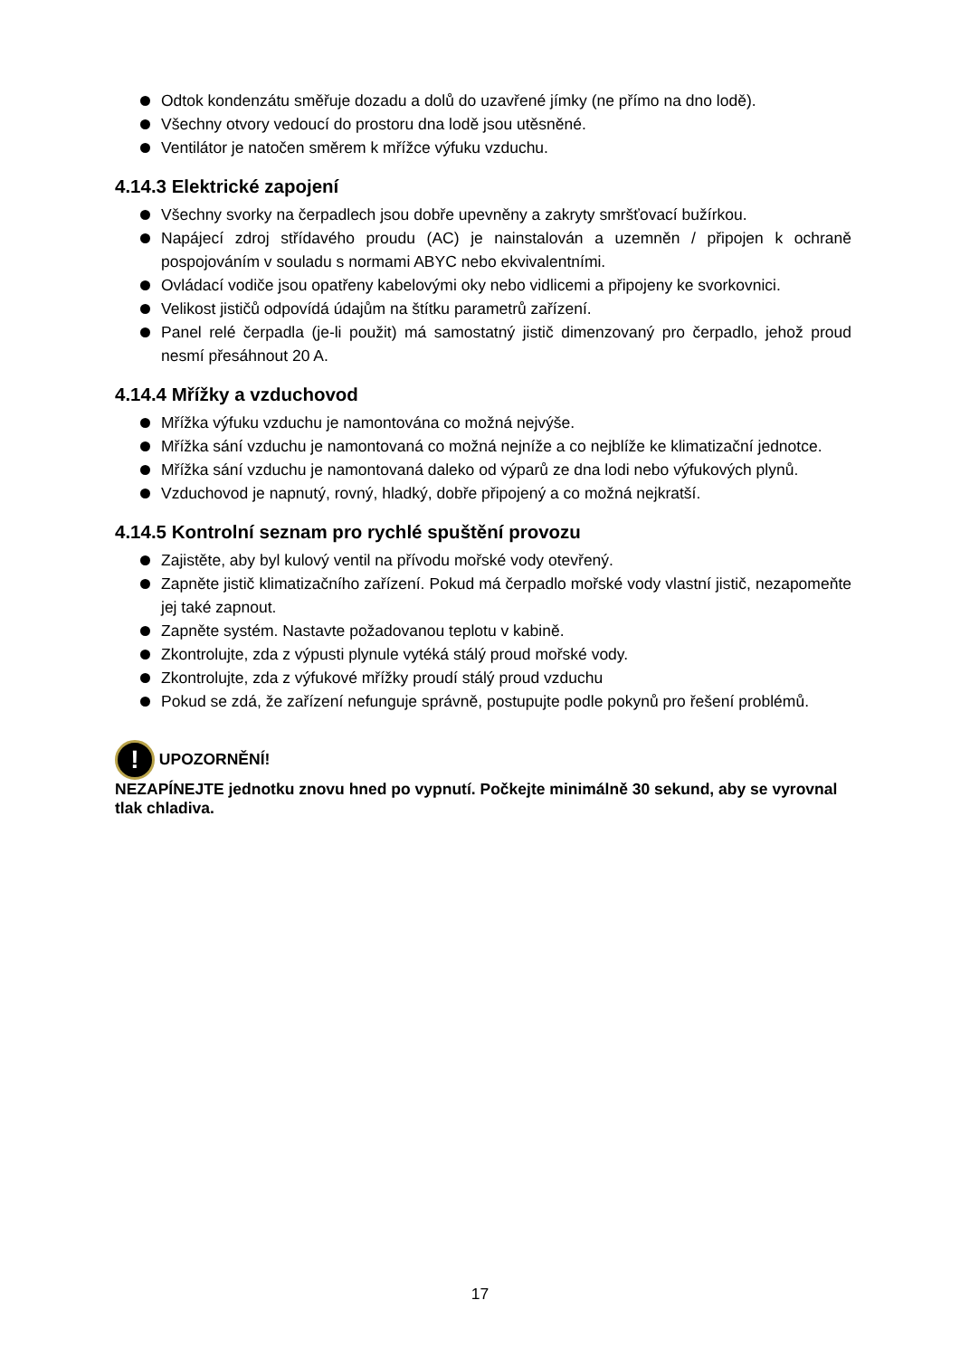Odtok kondenzátu směřuje dozadu a dolů do uzavřené jímky (ne přímo na dno lodě).
Všechny otvory vedoucí do prostoru dna lodě jsou utěsněné.
Ventilátor je natočen směrem k mřížce výfuku vzduchu.
4.14.3 Elektrické zapojení
Všechny svorky na čerpadlech jsou dobře upevněny a zakryty smršťovací bužírkou.
Napájecí zdroj střídavého proudu (AC) je nainstalován a uzemněn / připojen k ochraně pospojováním v souladu s normami ABYC nebo ekvivalentními.
Ovládací vodiče jsou opatřeny kabelovými oky nebo vidlicemi a připojeny ke svorkovnici.
Velikost jističů odpovídá údajům na štítku parametrů zařízení.
Panel relé čerpadla (je-li použit) má samostatný jistič dimenzovaný pro čerpadlo, jehož proud nesmí přesáhnout 20 A.
4.14.4 Mřížky a vzduchovod
Mřížka výfuku vzduchu je namontována co možná nejvýše.
Mřížka sání vzduchu je namontovaná co možná nejníže a co nejblíže ke klimatizační jednotce.
Mřížka sání vzduchu je namontovaná daleko od výparů ze dna lodi nebo výfukových plynů.
Vzduchovod je napnutý, rovný, hladký, dobře připojený a co možná nejkratší.
4.14.5 Kontrolní seznam pro rychlé spuštění provozu
Zajistěte, aby byl kulový ventil na přívodu mořské vody otevřený.
Zapněte jistič klimatizačního zařízení. Pokud má čerpadlo mořské vody vlastní jistič, nezapomeňte jej také zapnout.
Zapněte systém. Nastavte požadovanou teplotu v kabině.
Zkontrolujte, zda z výpusti plynule vytéká stálý proud mořské vody.
Zkontrolujte, zda z výfukové mřížky proudí stálý proud vzduchu
Pokud se zdá, že zařízení nefunguje správně, postupujte podle pokynů pro řešení problémů.
! UPOZORNĚNÍ!
NEZAPÍNEJTE jednotku znovu hned po vypnutí. Počkejte minimálně 30 sekund, aby se vyrovnal tlak chladiva.
17